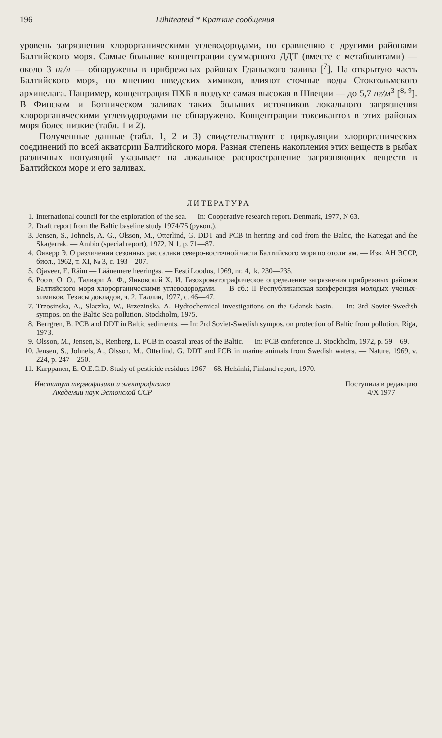196 Lühiteateid * Краткие сообщения
уровень загрязнения хлорорганическими углеводородами, по сравнению с другими районами Балтийского моря. Самые большие концентрации суммарного ДДТ (вместе с метаболитами) — около 3 нг/л — обнаружены в прибрежных районах Гданьского залива [<sup>7</sup>]. На открытую часть Балтийского моря, по мнению шведских химиков, влияют сточные воды Стокгольмского архипелага. Например, концентрация ПХБ в воздухе самая высокая в Швеции — до 5,7 нг/м<sup>3</sup> [<sup>8, 9</sup>]. В Финском и Ботническом заливах таких больших источников локального загрязнения хлорорганическими углеводородами не обнаружено. Концентрации токсикантов в этих районах моря более низкие (табл. 1 и 2).
Полученные данные (табл. 1, 2 и 3) свидетельствуют о циркуляции хлорорганических соединений по всей акватории Балтийского моря. Разная степень накопления этих веществ в рыбах различных популяций указывает на локальное распространение загрязняющих веществ в Балтийском море и его заливах.
ЛИТЕРАТУРА
1. International council for the exploration of the sea. — In: Cooperative research report. Denmark, 1977, N 63.
2. Draft report from the Baltic baseline study 1974/75 (рукоп.).
3. Jensen, S., Johnels, A. G., Olsson, M., Otterlind, G. DDT and PCB in herring and cod from the Baltic, the Kattegat and the Skagerrak. — Ambio (special report), 1972, N 1, p. 71—87.
4. Ояверр Э. О различении сезонных рас салаки северо-восточной части Балтийского моря по отолитам. — Изв. АН ЭССР, биол., 1962, т. XI, № 3, с. 193—207.
5. Ojaveer, E. Räim — Läänemere heeringas. — Eesti Loodus, 1969, nr. 4, lk. 230—235.
6. Роотс О. О., Талвари А. Ф., Янковский Х. И. Газохроматографическое определение загрязнения прибрежных районов Балтийского моря хлорорганическими углеводородами. — В сб.: II Республиканская конференция молодых ученых-химиков. Тезисы докладов, ч. 2. Таллин, 1977, с. 46—47.
7. Trzosinska, A., Slaczka, W., Brzezinska, A. Hydrochemical investigations on the Gdansk basin. — In: 3rd Soviet-Swedish sympos. on the Baltic Sea pollution. Stockholm, 1975.
8. Berrgren, B. PCB and DDT in Baltic sediments. — In: 2rd Soviet-Swedish sympos. on protection of Baltic from pollution. Riga, 1973.
9. Olsson, M., Jensen, S., Renberg, L. PCB in coastal areas of the Baltic. — In: PCB conference II. Stockholm, 1972, p. 59—69.
10. Jensen, S., Johnels, A., Olsson, M., Otterlind, G. DDT and PCB in marine animals from Swedish waters. — Nature, 1969, v. 224, p. 247—250.
11. Karppanen, E. O.E.C.D. Study of pesticide residues 1967—68. Helsinki, Finland report, 1970.
Институт термофизики и электрофизики
Академии наук Эстонской ССР
Поступила в редакцию
4/X 1977